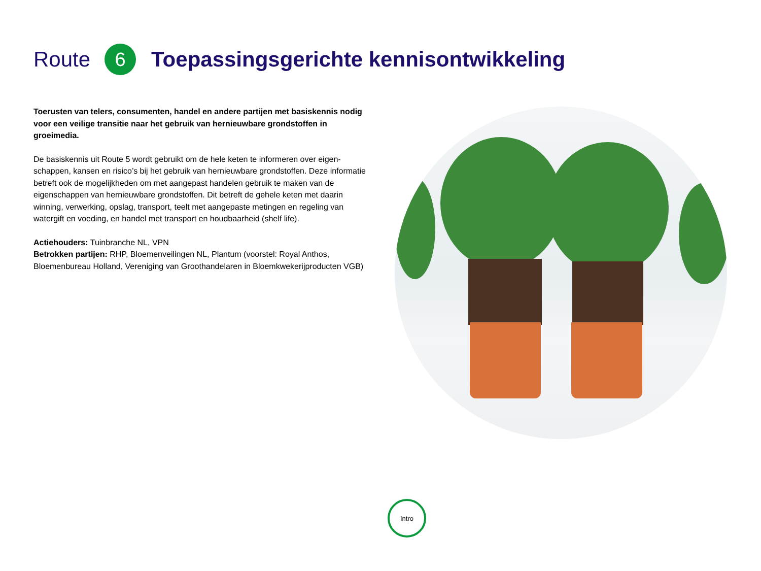Route 6 Toepassingsgerichte kennisontwikkeling
Toerusten van telers, consumenten, handel en andere partijen met basiskennis nodig voor een veilige transitie naar het gebruik van hernieuwbare grondstoffen in groeimedia.
De basiskennis uit Route 5 wordt gebruikt om de hele keten te informeren over eigen-schappen, kansen en risico’s bij het gebruik van hernieuwbare grondstoffen. Deze informatie betreft ook de mogelijkheden om met aangepast handelen gebruik te maken van de eigenschappen van hernieuwbare grondstoffen. Dit betreft de gehele keten met daarin winning, verwerking, opslag, transport, teelt met aangepaste metingen en regeling van watergift en voeding, en handel met transport en houdbaarheid (shelf life).
Actiehouders: Tuinbranche NL, VPN
Betrokken partijen: RHP, Bloemenveilingen NL, Plantum (voorstel: Royal Anthos, Bloemenbureau Holland, Vereniging van Groothandelaren in Bloemkwekerijproducten VGB)
Intro